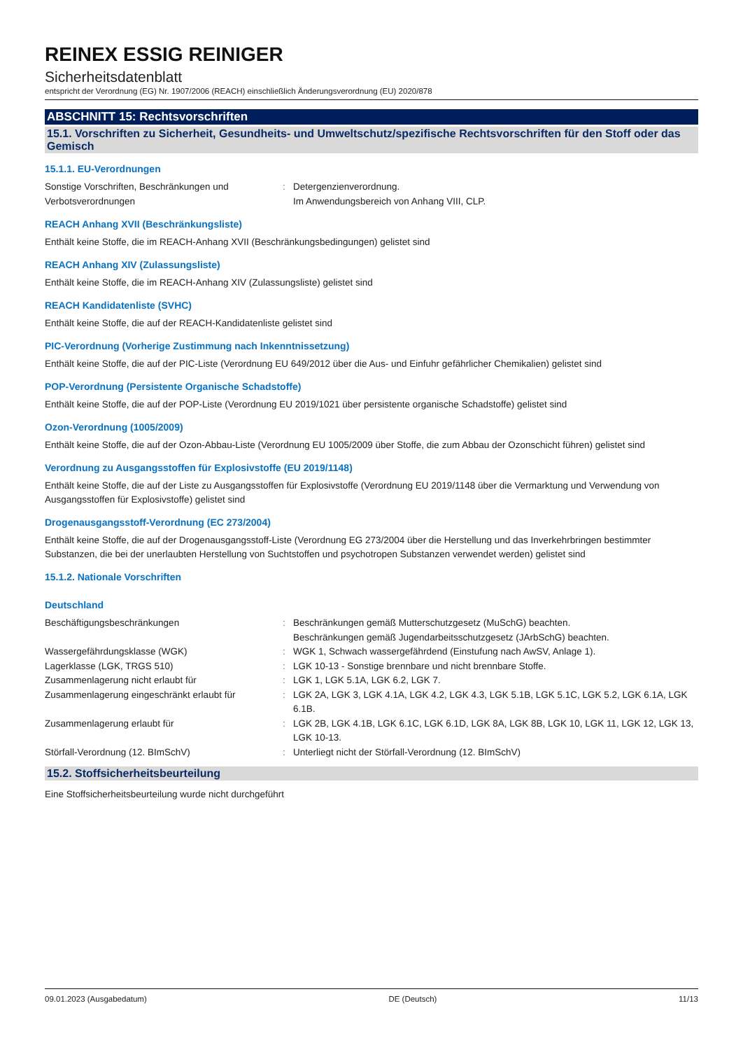REINEX ESSIG REINIGER
Sicherheitsdatenblatt
entspricht der Verordnung (EG) Nr. 1907/2006 (REACH) einschließlich Änderungsverordnung (EU) 2020/878
ABSCHNITT 15: Rechtsvorschriften
15.1. Vorschriften zu Sicherheit, Gesundheits- und Umweltschutz/spezifische Rechtsvorschriften für den Stoff oder das Gemisch
15.1.1. EU-Verordnungen
| Sonstige Vorschriften, Beschränkungen und Verbotsverordnungen | : | Detergenzienverordnung. Im Anwendungsbereich von Anhang VIII, CLP. |
REACH Anhang XVII (Beschränkungsliste)
Enthält keine Stoffe, die im REACH-Anhang XVII (Beschränkungsbedingungen) gelistet sind
REACH Anhang XIV (Zulassungsliste)
Enthält keine Stoffe, die im REACH-Anhang XIV (Zulassungsliste) gelistet sind
REACH Kandidatenliste (SVHC)
Enthält keine Stoffe, die auf der REACH-Kandidatenliste gelistet sind
PIC-Verordnung (Vorherige Zustimmung nach Inkenntnissetzung)
Enthält keine Stoffe, die auf der PIC-Liste (Verordnung EU 649/2012 über die Aus- und Einfuhr gefährlicher Chemikalien) gelistet sind
POP-Verordnung (Persistente Organische Schadstoffe)
Enthält keine Stoffe, die auf der POP-Liste (Verordnung EU 2019/1021 über persistente organische Schadstoffe) gelistet sind
Ozon-Verordnung (1005/2009)
Enthält keine Stoffe, die auf der Ozon-Abbau-Liste (Verordnung EU 1005/2009 über Stoffe, die zum Abbau der Ozonschicht führen) gelistet sind
Verordnung zu Ausgangsstoffen für Explosivstoffe (EU 2019/1148)
Enthält keine Stoffe, die auf der Liste zu Ausgangsstoffen für Explosivstoffe (Verordnung EU 2019/1148 über die Vermarktung und Verwendung von Ausgangsstoffen für Explosivstoffe) gelistet sind
Drogenausgangsstoff-Verordnung (EC 273/2004)
Enthält keine Stoffe, die auf der Drogenausgangsstoff-Liste (Verordnung EG 273/2004 über die Herstellung und das Inverkehrbringen bestimmter Substanzen, die bei der unerlaubten Herstellung von Suchtstoffen und psychotropen Substanzen verwendet werden) gelistet sind
15.1.2. Nationale Vorschriften
Deutschland
| Beschäftigungsbeschränkungen | : | Beschränkungen gemäß Mutterschutzgesetz (MuSchG) beachten. Beschränkungen gemäß Jugendarbeitsschutzgesetz (JArbSchG) beachten. |
| Wassergefährdungsklasse (WGK) | : | WGK 1, Schwach wassergefährdend (Einstufung nach AwSV, Anlage 1). |
| Lagerklasse (LGK, TRGS 510) | : | LGK 10-13 - Sonstige brennbare und nicht brennbare Stoffe. |
| Zusammenlagerung nicht erlaubt für | : | LGK 1, LGK 5.1A, LGK 6.2, LGK 7. |
| Zusammenlagerung eingeschränkt erlaubt für | : | LGK 2A, LGK 3, LGK 4.1A, LGK 4.2, LGK 4.3, LGK 5.1B, LGK 5.1C, LGK 5.2, LGK 6.1A, LGK 6.1B. |
| Zusammenlagerung erlaubt für | : | LGK 2B, LGK 4.1B, LGK 6.1C, LGK 6.1D, LGK 8A, LGK 8B, LGK 10, LGK 11, LGK 12, LGK 13, LGK 10-13. |
| Störfall-Verordnung (12. BImSchV) | : | Unterliegt nicht der Störfall-Verordnung (12. BImSchV) |
15.2. Stoffsicherheitsbeurteilung
Eine Stoffsicherheitsbeurteilung wurde nicht durchgeführt
09.01.2023 (Ausgabedatum) DE (Deutsch) 11/13